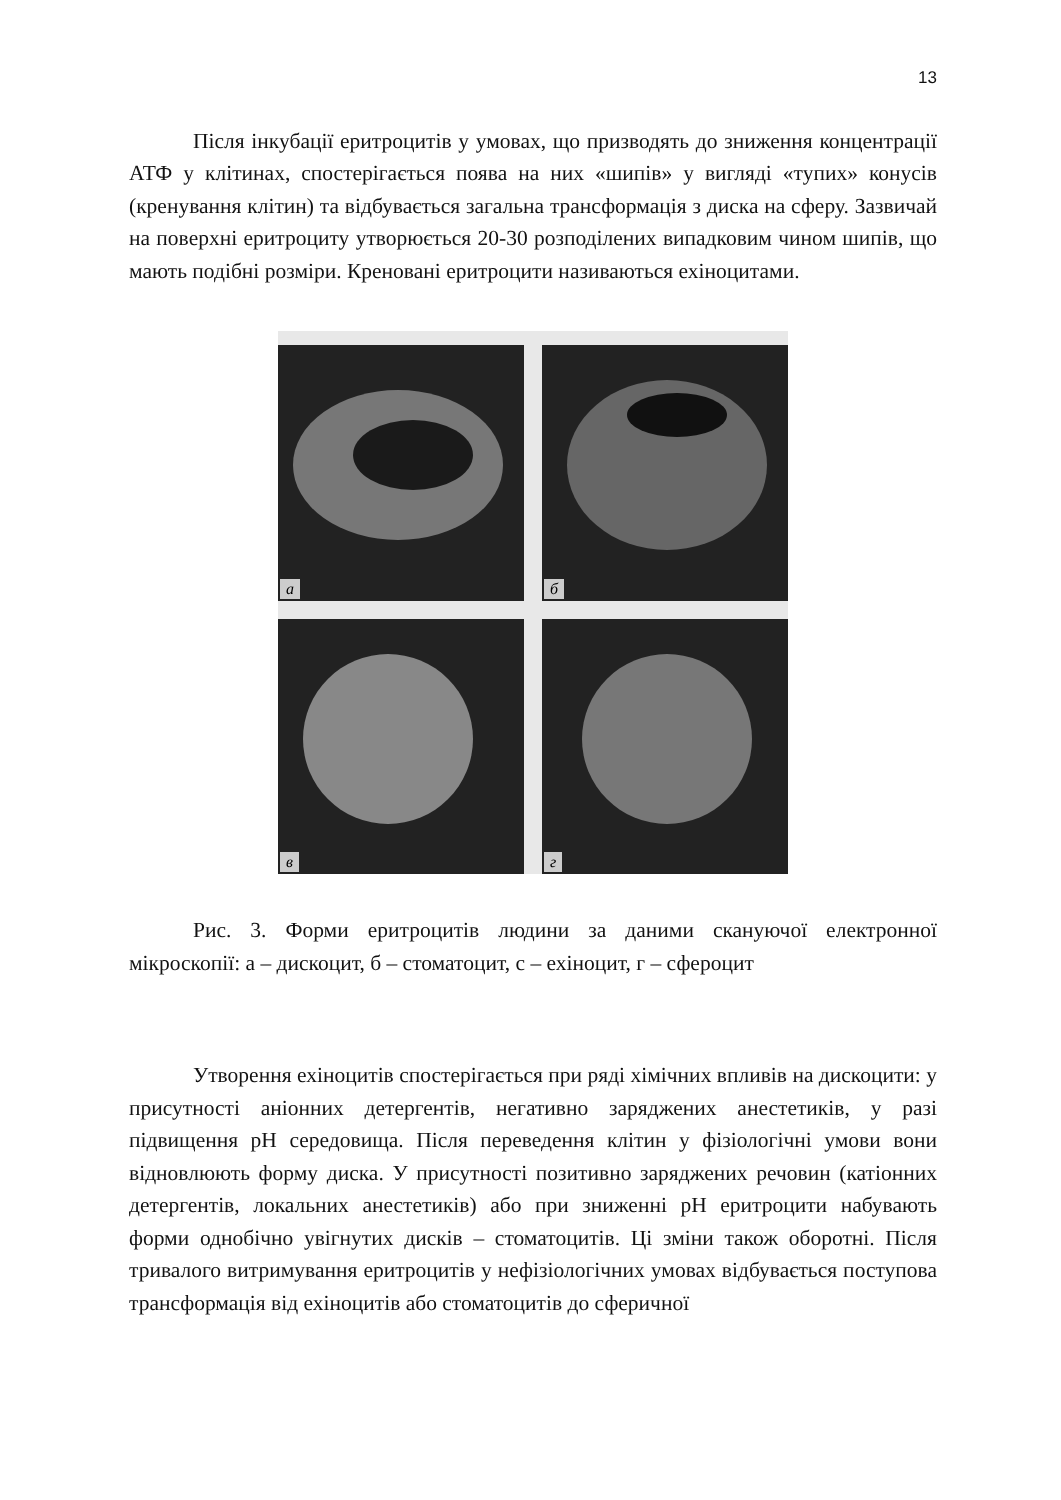13
Після інкубації еритроцитів у умовах, що призводять до зниження концентрації АТФ у клітинах, спостерігається поява на них «шипів» у вигляді «тупих» конусів (кренування клітин) та відбувається загальна трансформація з диска на сферу. Зазвичай на поверхні еритроциту утворюється 20-30 розподілених випадковим чином шипів, що мають подібні розміри. Креновані еритроцити називаються ехіноцитами.
а
б
в
г
Рис. 3. Форми еритроцитів людини за даними скануючої електронної мікроскопії: а – дискоцит, б – стоматоцит, с – ехіноцит, г – сфероцит
Утворення ехіноцитів спостерігається при ряді хімічних впливів на дискоцити: у присутності аніонних детергентів, негативно заряджених анестетиків, у разі підвищення pH середовища. Після переведення клітин у фізіологічні умови вони відновлюють форму диска. У присутності позитивно заряджених речовин (катіонних детергентів, локальних анестетиків) або при зниженні pH еритроцити набувають форми однобічно увігнутих дисків – стоматоцитів. Ці зміни також оборотні. Після тривалого витримування еритроцитів у нефізіологічних умовах відбувається поступова трансформація від ехіноцитів або стоматоцитів до сферичної